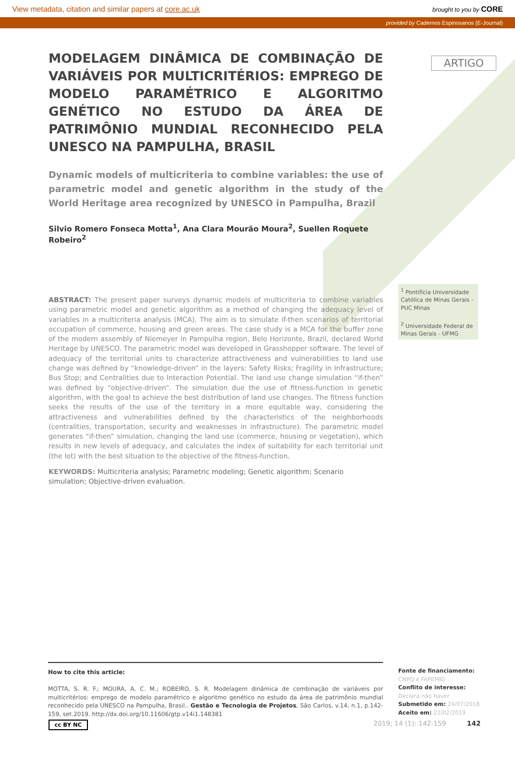View metadata, citation and similar papers at core.ac.uk brought to you by CORE
provided by Cadernos Espinosanos (E-Journal)
ARTIGO
MODELAGEM DINÂMICA DE COMBINAÇÃO DE VARIÁVEIS POR MULTICRITÉRIOS: EMPREGO DE MODELO PARAMÉTRICO E ALGORITMO GENÉTICO NO ESTUDO DA ÁREA DE PATRIMÔNIO MUNDIAL RECONHECIDO PELA UNESCO NA PAMPULHA, BRASIL
Dynamic models of multicriteria to combine variables: the use of parametric model and genetic algorithm in the study of the World Heritage area recognized by UNESCO in Pampulha, Brazil
Silvio Romero Fonseca Motta<sup>1</sup>, Ana Clara Mourão Moura<sup>2</sup>, Suellen Roquete Robeiro<sup>2</sup>
ABSTRACT: The present paper surveys dynamic models of multicriteria to combine variables using parametric model and genetic algorithm as a method of changing the adequacy level of variables in a multicriteria analysis (MCA). The aim is to simulate if-then scenarios of territorial occupation of commerce, housing and green areas. The case study is a MCA for the buffer zone of the modern assembly of Niemeyer in Pampulha region, Belo Horizonte, Brazil, declared World Heritage by UNESCO. The parametric model was developed in Grasshopper software. The level of adequacy of the territorial units to characterize attractiveness and vulnerabilities to land use change was defined by “knowledge-driven” in the layers: Safety Risks; Fragility in Infrastructure; Bus Stop; and Centralities due to Interaction Potential. The land use change simulation “if-then” was defined by “objective-driven”. The simulation due the use of fitness-function in genetic algorithm, with the goal to achieve the best distribution of land use changes. The fitness function seeks the results of the use of the territory in a more equitable way, considering the attractiveness and vulnerabilities defined by the characteristics of the neighborhoods (centralities, transportation, security and weaknesses in infrastructure). The parametric model generates “if-then” simulation, changing the land use (commerce, housing or vegetation), which results in new levels of adequacy, and calculates the index of suitability for each territorial unit (the lot) with the best situation to the objective of the fitness-function.
KEYWORDS: Multicriteria analysis; Parametric modeling; Genetic algorithm; Scenario simulation; Objective-driven evaluation.
<sup>1</sup> Pontifícia Universidade Católica de Minas Gerais - PUC Minas
<sup>2</sup> Universidade Federal de Minas Gerais - UFMG
How to cite this article:
MOTTA, S. R. F.; MOURA, A. C. M.; ROBEIRO, S. R. Modelagem dinâmica de combinação de variáveis por multicritérios: emprego de modelo paramétrico e algoritmo genético no estudo da área de patrimônio mundial reconhecido pela UNESCO na Pampulha, Brasil.. Gestão e Tecnologia de Projetos, São Carlos, v.14, n.1, p.142-159, set.2019. http://dx.doi.org/10.11606/gtp.v14i1.148381
Fonte de financiamento:
CNPQ e FAPEMIG
Conflito de interesse:
Declara não haver
Submetido em: 24/07/2018
Aceito em: 22/02/2019
cc BY NC 2019; 14 (1): 142-159 142